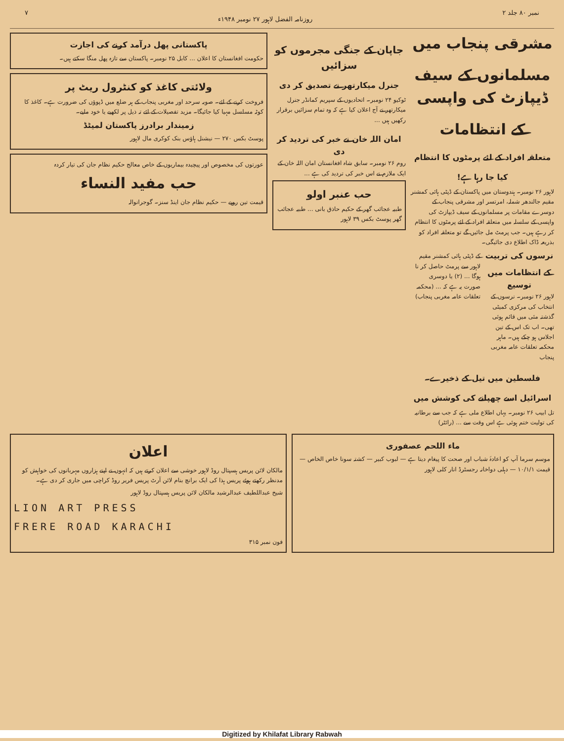نمبر ۸۰ جلد ۲ روزنامہ الفضل لاہور ۲۷ نومبر ۱۹۴۸ء ۷
مشرقی پنجاب میں مسلمانوں کے سیف ڈیپازٹ کی واپسی کے انتظامات
متعلقہ افراد کے لئے پرمٹوں کا انتظام کیا جا رہا ہے!
لاہور ۲۶ نومبر۔ ہندوستان میں پاکستان کے ڈپٹی ہائی کمشنر مقیم جالندھر شملہ، امرتسر اور مشرقی پنجاب کے دوسرے مقامات پر مسلمانوں کے سیف ڈیپازٹ کی واپسی کے سلسلہ میں متعلقہ افراد کے لئے پرمٹوں کا انتظام کر رہے ہیں۔ جب پرمٹ مل جائیں گے تو متعلقہ افراد کو بذریعہ ڈاک اطلاع دی جائیگی۔
نرسوں کی تربیت کے انتظامات میں توسیع
لاہور ۲۶ نومبر۔ نرسوں کے انتخاب کی مرکزی کمیٹی گذشتہ مئی میں قائم ہوئی تھی۔ اب تک اس کے تین اجلاس ہو چکے ہیں۔ ماہر محکمہ تعلقات عامہ مغربی پنجاب
کے ڈپٹی ہائی کمشنر مقیم لاہور سے پرمٹ حاصل کر نا ہوگا ... (۲) یا دوسری صورت یہ ہے کہ ... (محکمہ تعلقات عامہ مغربی پنجاب)
فلسطین میں تیل کے ذخیرے۔ اسرائیل اسے چھپانے کی کوشش میں
تل ابیب ۲۶ نومبر۔ یہاں اطلاع ملی ہے کہ جب سے برطانیہ کی تولیت ختم ہوئی ہے اس وقت سے ... (رائٹر)
جاپان کے جنگی مجرموں کو سزائیں
جنرل میکارتھر نے تصدیق کر دی
ٹوکیو ۲۴ نومبر۔ اتحادیوں کے سپریم کمانڈر جنرل میکارتھر نے آج اعلان کیا ہے کہ وہ تمام سزائیں برقرار رکھیں ہیں ...
امان اللہ خان نے خبر کی تردید کر دی
روم ۲۶ نومبر۔ سابق شاہ افغانستان امان اللہ خان کے ایک ملازم نے اس خبر کی تردید کی ہے ...
حب عنبر اولو
طبیہ عجائب گھر کے حکیم حاذق بانی ... طبیہ عجائب گھر پوسٹ بکس ۳۹ لاہور
پاکستانی پھل درآمد کرنے کی اجازت
حکومت افغانستان کا اعلان ... کابل ۲۵ نومبر۔ پاکستان سے تازہ پھل منگا سکتے ہیں۔
ولائتی کاغذ کو کنٹرول ریٹ پر
فروخت کرنے کے لئے۔ صوبہ سرحد اور مغربی پنجاب کے ہر ضلع میں ڈپوؤں کی ضرورت ہے۔ کاغذ کا کوٹہ مسلسل مہیا کیا جائیگا۔ مزید تفصیلات کے لئے تہ ذیل پر لکھیے یا خود ملیے۔
زمیندار برادرز پاکستان لمیٹڈ
پوسٹ بکس ۲۷۰ — نیشنل ہاؤس بنک کوکری مال لاہور
عورتوں کی مخصوص اور پیچیدہ بیماریوں کے خاص معالج حکیم نظام جان کی تیار کردہ
حب مفید النساء
قیمت تین روپے — حکیم نظام جان اینڈ سنز۔ گوجرانوالہ
ماء اللحم عصفوری
موسم سرما آپ کو اعادۂ شباب اور صحت کا پیغام دیتا ہے — لبوب کبیر — کشتہ سونا خاص الخاص — قیمت ۱۰/۱/۱ — دہلی دواخانہ رجسٹرڈ انار کلی لاہور
اعلان
مالکان لائن پریس ہسپتال روڈ لاہور خوشی سے اعلان کرتے ہیں کہ انہوں نے اپنے ہزاروں مہربانوں کی خواہش کو مدنظر رکھتے ہوئے پریس ہذا کی ایک برانچ بنام لائن آرٹ پریس فریر روڈ کراچی میں جاری کر دی ہے۔
شیخ عبداللطیف عبدالرشید مالکان لائن پریس ہسپتال روڈ لاہور
LION ART PRESS
FRERE ROAD KARACHI
فون نمبر ۳۱۵
Digitized by Khilafat Library Rabwah